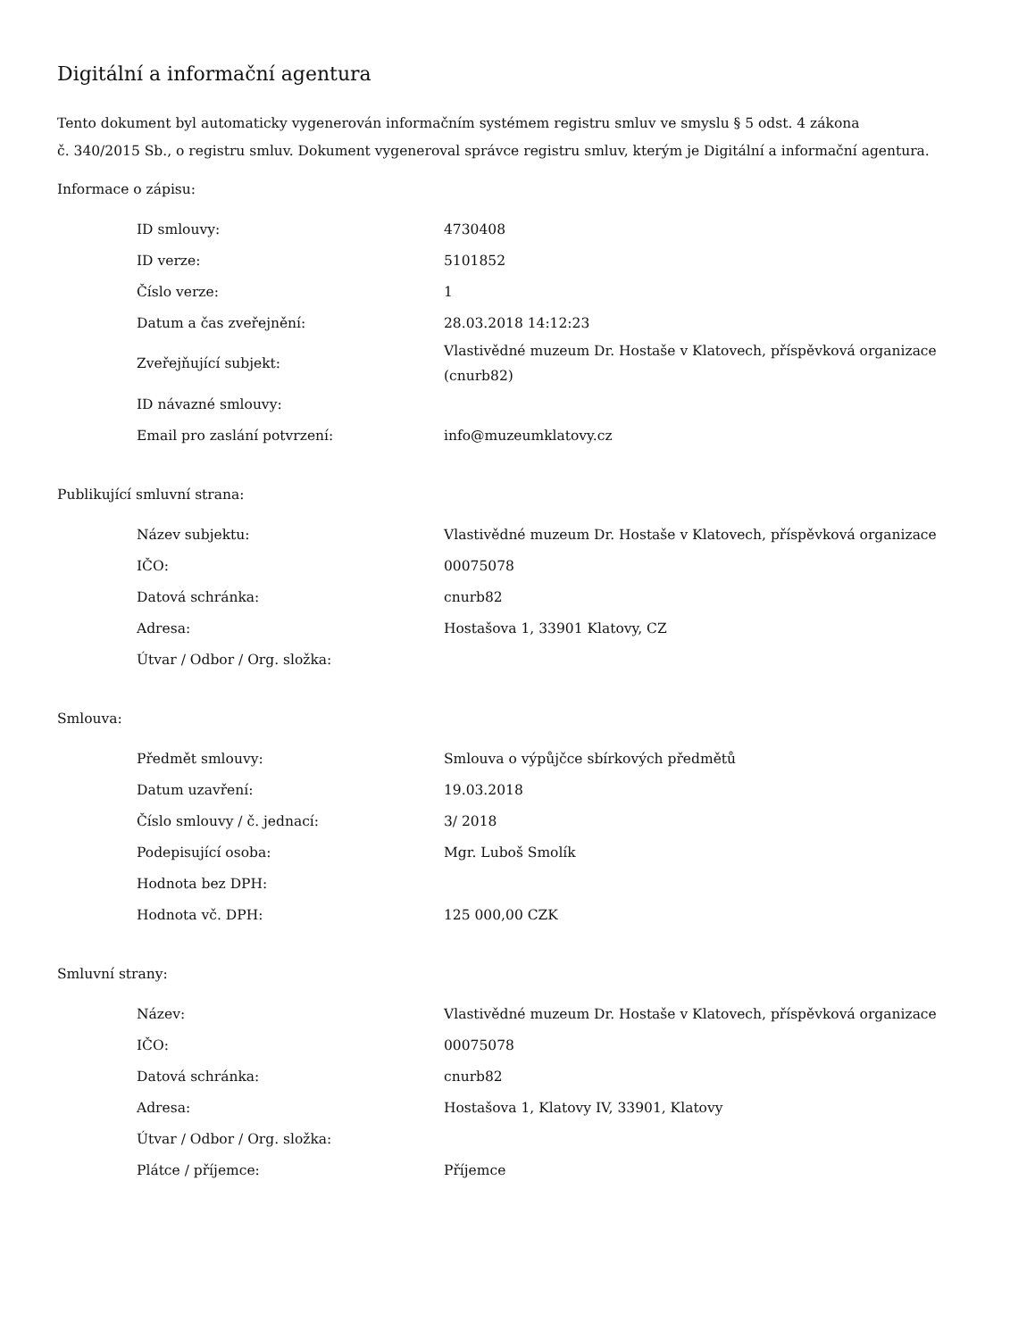Digitální a informační agentura
Tento dokument byl automaticky vygenerován informačním systémem registru smluv ve smyslu § 5 odst. 4 zákona
č. 340/2015 Sb., o registru smluv. Dokument vygeneroval správce registru smluv, kterým je Digitální a informační agentura.
Informace o zápisu:
| ID smlouvy: | 4730408 |
| ID verze: | 5101852 |
| Číslo verze: | 1 |
| Datum a čas zveřejnění: | 28.03.2018 14:12:23 |
| Zveřejňující subjekt: | Vlastivědné muzeum Dr. Hostaše v Klatovech, příspěvková organizace (cnurb82) |
| ID návazné smlouvy: | |
| Email pro zaslání potvrzení: | info@muzeumklatovy.cz |
Publikující smluvní strana:
| Název subjektu: | Vlastivědné muzeum Dr. Hostaše v Klatovech, příspěvková organizace |
| IČO: | 00075078 |
| Datová schránka: | cnurb82 |
| Adresa: | Hostašova 1, 33901 Klatovy, CZ |
| Útvar / Odbor / Org. složka: | |
Smlouva:
| Předmět smlouvy: | Smlouva o výpůjčce sbírkových předmětů |
| Datum uzavření: | 19.03.2018 |
| Číslo smlouvy / č. jednací: | 3/ 2018 |
| Podepisující osoba: | Mgr. Luboš Smolík |
| Hodnota bez DPH: | |
| Hodnota vč. DPH: | 125 000,00 CZK |
Smluvní strany:
| Název: | Vlastivědné muzeum Dr. Hostaše v Klatovech, příspěvková organizace |
| IČO: | 00075078 |
| Datová schránka: | cnurb82 |
| Adresa: | Hostašova 1, Klatovy IV, 33901, Klatovy |
| Útvar / Odbor / Org. složka: | |
| Plátce / příjemce: | Příjemce |